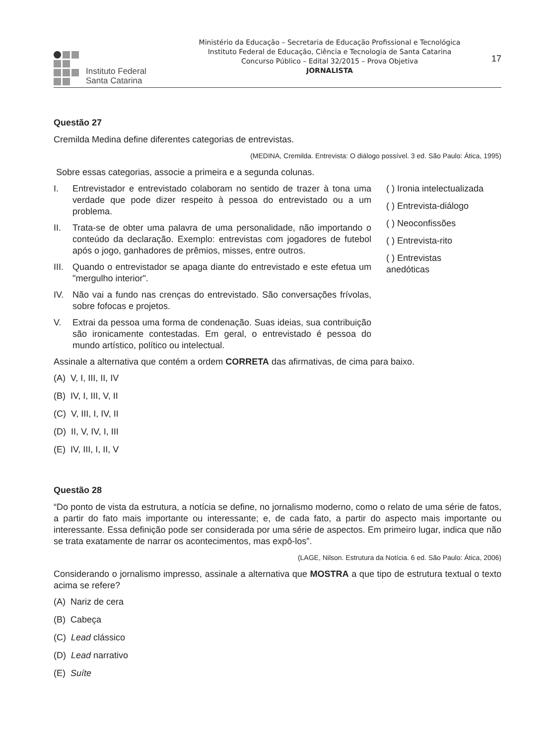Instituto Federal
Santa Catarina
Ministério da Educação – Secretaria de Educação Profissional e Tecnológica
Instituto Federal de Educação, Ciência e Tecnologia de Santa Catarina
Concurso Público – Edital 32/2015 – Prova Objetiva
JORNALISTA
17
Questão 27
Cremilda Medina define diferentes categorias de entrevistas.
(MEDINA, Cremilda. Entrevista: O diálogo possível. 3 ed. São Paulo: Ática, 1995)
Sobre essas categorias, associe a primeira e a segunda colunas.
I. Entrevistador e entrevistado colaboram no sentido de trazer à tona uma verdade que pode dizer respeito à pessoa do entrevistado ou a um problema.
II. Trata-se de obter uma palavra de uma personalidade, não importando o conteúdo da declaração. Exemplo: entrevistas com jogadores de futebol após o jogo, ganhadores de prêmios, misses, entre outros.
III. Quando o entrevistador se apaga diante do entrevistado e este efetua um "mergulho interior".
IV. Não vai a fundo nas crenças do entrevistado. São conversações frívolas, sobre fofocas e projetos.
V. Extrai da pessoa uma forma de condenação. Suas ideias, sua contribuição são ironicamente contestadas. Em geral, o entrevistado é pessoa do mundo artístico, político ou intelectual.
( ) Ironia intelectualizada
( ) Entrevista-diálogo
( ) Neoconfissões
( ) Entrevista-rito
( ) Entrevistas anedóticas
Assinale a alternativa que contém a ordem CORRETA das afirmativas, de cima para baixo.
(A) V, I, III, II, IV
(B) IV, I, III, V, II
(C) V, III, I, IV, II
(D) II, V, IV, I, III
(E) IV, III, I, II, V
Questão 28
“Do ponto de vista da estrutura, a notícia se define, no jornalismo moderno, como o relato de uma série de fatos, a partir do fato mais importante ou interessante; e, de cada fato, a partir do aspecto mais importante ou interessante. Essa definição pode ser considerada por uma série de aspectos. Em primeiro lugar, indica que não se trata exatamente de narrar os acontecimentos, mas expô-los”.
(LAGE, Nilson. Estrutura da Notícia. 6 ed. São Paulo: Ática, 2006)
Considerando o jornalismo impresso, assinale a alternativa que MOSTRA a que tipo de estrutura textual o texto acima se refere?
(A) Nariz de cera
(B) Cabeça
(C) Lead clássico
(D) Lead narrativo
(E) Suíte